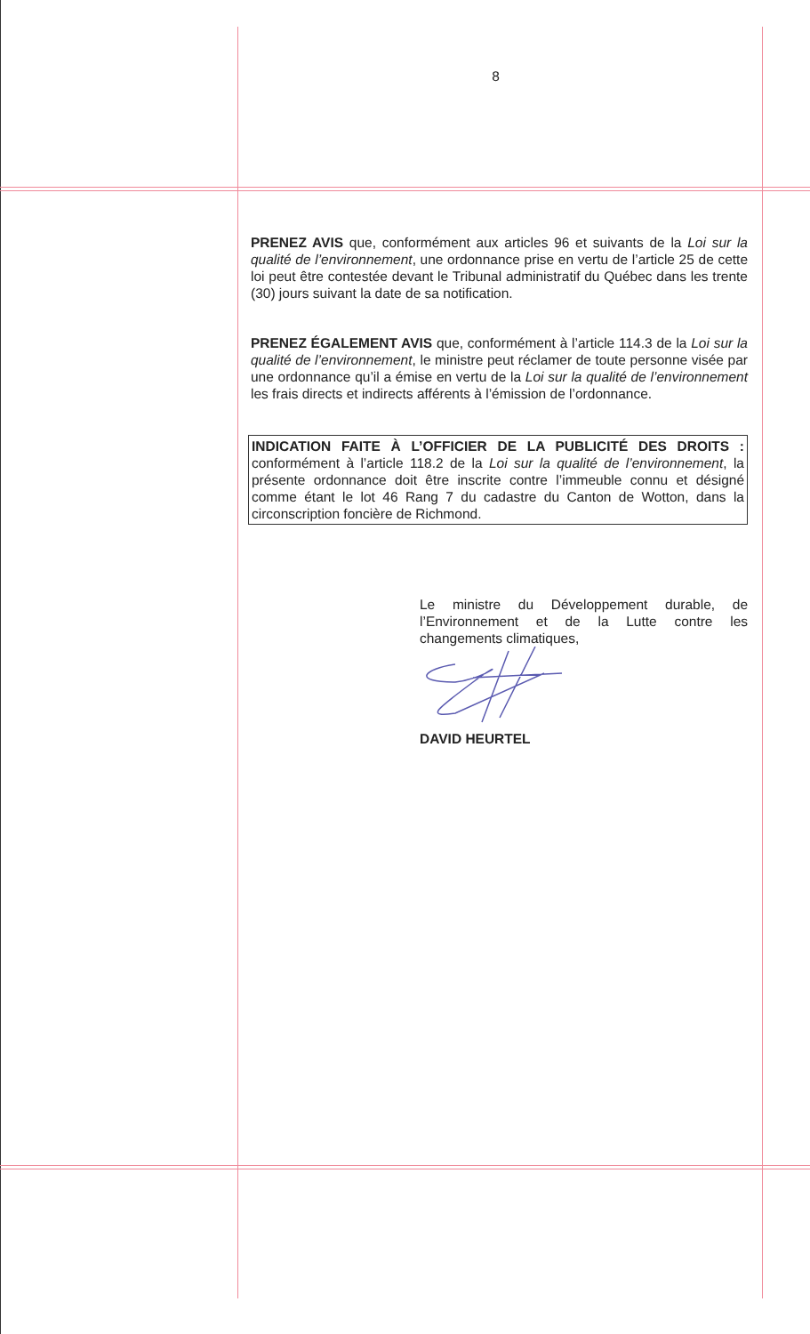8
PRENEZ AVIS que, conformément aux articles 96 et suivants de la Loi sur la qualité de l’environnement, une ordonnance prise en vertu de l’article 25 de cette loi peut être contestée devant le Tribunal administratif du Québec dans les trente (30) jours suivant la date de sa notification.
PRENEZ ÉGALEMENT AVIS que, conformément à l’article 114.3 de la Loi sur la qualité de l’environnement, le ministre peut réclamer de toute personne visée par une ordonnance qu’il a émise en vertu de la Loi sur la qualité de l’environnement les frais directs et indirects afférents à l’émission de l’ordonnance.
INDICATION FAITE À L’OFFICIER DE LA PUBLICITÉ DES DROITS : conformément à l’article 118.2 de la Loi sur la qualité de l’environnement, la présente ordonnance doit être inscrite contre l’immeuble connu et désigné comme étant le lot 46 Rang 7 du cadastre du Canton de Wotton, dans la circonscription foncière de Richmond.
Le ministre du Développement durable, de l’Environnement et de la Lutte contre les changements climatiques,
DAVID HEURTEL